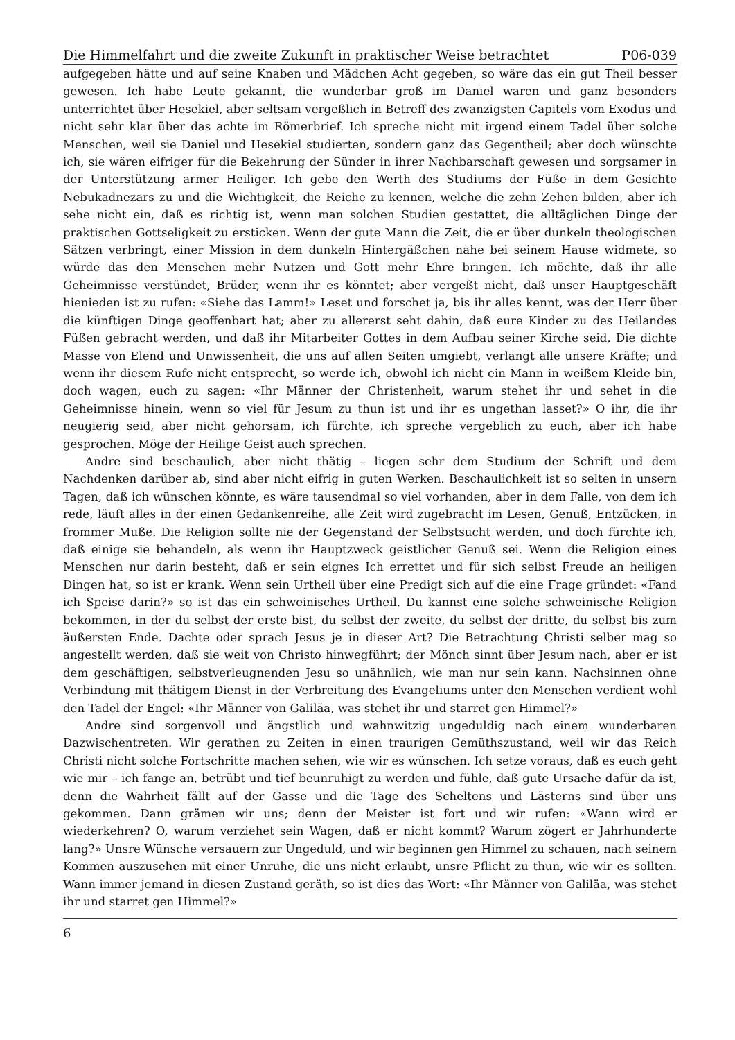Die Himmelfahrt und die zweite Zukunft in praktischer Weise betrachtet P06-039
aufgegeben hätte und auf seine Knaben und Mädchen Acht gegeben, so wäre das ein gut Theil besser gewesen. Ich habe Leute gekannt, die wunderbar groß im Daniel waren und ganz besonders unterrichtet über Hesekiel, aber seltsam vergeßlich in Betreff des zwanzigsten Capitels vom Exodus und nicht sehr klar über das achte im Römerbrief. Ich spreche nicht mit irgend einem Tadel über solche Menschen, weil sie Daniel und Hesekiel studierten, sondern ganz das Gegentheil; aber doch wünschte ich, sie wären eifriger für die Bekehrung der Sünder in ihrer Nachbarschaft gewesen und sorgsamer in der Unterstützung armer Heiliger. Ich gebe den Werth des Studiums der Füße in dem Gesichte Nebukadnezars zu und die Wichtigkeit, die Reiche zu kennen, welche die zehn Zehen bilden, aber ich sehe nicht ein, daß es richtig ist, wenn man solchen Studien gestattet, die alltäglichen Dinge der praktischen Gottseligkeit zu ersticken. Wenn der gute Mann die Zeit, die er über dunkeln theologischen Sätzen verbringt, einer Mission in dem dunkeln Hintergäßchen nahe bei seinem Hause widmete, so würde das den Menschen mehr Nutzen und Gott mehr Ehre bringen. Ich möchte, daß ihr alle Geheimnisse verstündet, Brüder, wenn ihr es könntet; aber vergeßt nicht, daß unser Hauptgeschäft hienieden ist zu rufen: «Siehe das Lamm!» Leset und forschet ja, bis ihr alles kennt, was der Herr über die künftigen Dinge geoffenbart hat; aber zu allererst seht dahin, daß eure Kinder zu des Heilandes Füßen gebracht werden, und daß ihr Mitarbeiter Gottes in dem Aufbau seiner Kirche seid. Die dichte Masse von Elend und Unwissenheit, die uns auf allen Seiten umgiebt, verlangt alle unsere Kräfte; und wenn ihr diesem Rufe nicht entsprecht, so werde ich, obwohl ich nicht ein Mann in weißem Kleide bin, doch wagen, euch zu sagen: «Ihr Männer der Christenheit, warum stehet ihr und sehet in die Geheimnisse hinein, wenn so viel für Jesum zu thun ist und ihr es ungethan lasset?» O ihr, die ihr neugierig seid, aber nicht gehorsam, ich fürchte, ich spreche vergeblich zu euch, aber ich habe gesprochen. Möge der Heilige Geist auch sprechen.
Andre sind beschaulich, aber nicht thätig – liegen sehr dem Studium der Schrift und dem Nachdenken darüber ab, sind aber nicht eifrig in guten Werken. Beschaulichkeit ist so selten in unsern Tagen, daß ich wünschen könnte, es wäre tausendmal so viel vorhanden, aber in dem Falle, von dem ich rede, läuft alles in der einen Gedankenreihe, alle Zeit wird zugebracht im Lesen, Genuß, Entzücken, in frommer Muße. Die Religion sollte nie der Gegenstand der Selbstsucht werden, und doch fürchte ich, daß einige sie behandeln, als wenn ihr Hauptzweck geistlicher Genuß sei. Wenn die Religion eines Menschen nur darin besteht, daß er sein eignes Ich errettet und für sich selbst Freude an heiligen Dingen hat, so ist er krank. Wenn sein Urtheil über eine Predigt sich auf die eine Frage gründet: «Fand ich Speise darin?» so ist das ein schweinisches Urtheil. Du kannst eine solche schweinische Religion bekommen, in der du selbst der erste bist, du selbst der zweite, du selbst der dritte, du selbst bis zum äußersten Ende. Dachte oder sprach Jesus je in dieser Art? Die Betrachtung Christi selber mag so angestellt werden, daß sie weit von Christo hinwegführt; der Mönch sinnt über Jesum nach, aber er ist dem geschäftigen, selbstverleugnenden Jesu so unähnlich, wie man nur sein kann. Nachsinnen ohne Verbindung mit thätigem Dienst in der Verbreitung des Evangeliums unter den Menschen verdient wohl den Tadel der Engel: «Ihr Männer von Galiläa, was stehet ihr und starret gen Himmel?»
Andre sind sorgenvoll und ängstlich und wahnwitzig ungeduldig nach einem wunderbaren Dazwischentreten. Wir gerathen zu Zeiten in einen traurigen Gemüthszustand, weil wir das Reich Christi nicht solche Fortschritte machen sehen, wie wir es wünschen. Ich setze voraus, daß es euch geht wie mir – ich fange an, betrübt und tief beunruhigt zu werden und fühle, daß gute Ursache dafür da ist, denn die Wahrheit fällt auf der Gasse und die Tage des Scheltens und Lästerns sind über uns gekommen. Dann grämen wir uns; denn der Meister ist fort und wir rufen: «Wann wird er wiederkehren? O, warum verziehet sein Wagen, daß er nicht kommt? Warum zögert er Jahrhunderte lang?» Unsre Wünsche versauern zur Ungeduld, und wir beginnen gen Himmel zu schauen, nach seinem Kommen auszusehen mit einer Unruhe, die uns nicht erlaubt, unsre Pflicht zu thun, wie wir es sollten. Wann immer jemand in diesen Zustand geräth, so ist dies das Wort: «Ihr Männer von Galiläa, was stehet ihr und starret gen Himmel?»
6